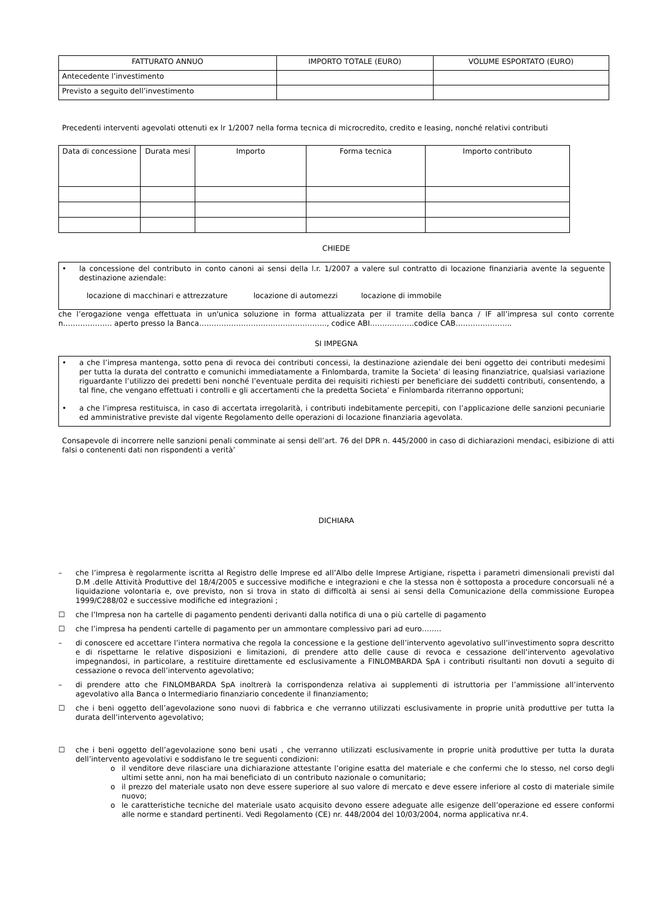| FATTURATO ANNUO | IMPORTO TOTALE (EURO) | VOLUME ESPORTATO (EURO) |
| --- | --- | --- |
| Antecedente l’investimento | | |
| Previsto a seguito dell’investimento | | |
Precedenti interventi agevolati ottenuti ex lr 1/2007 nella forma tecnica di microcredito, credito e leasing, nonché relativi contributi
| Data di concessione | Durata mesi | Importo | Forma tecnica | Importo contributo |
| --- | --- | --- | --- | --- |
CHIEDE
•
la concessione del contributo in conto canoni ai sensi della l.r. 1/2007 a valere sul contratto di locazione finanziaria avente la seguente destinazione aziendale:
locazione di macchinari e attrezzature locazione di automezzi locazione di immobile
che l’erogazione venga effettuata in un'unica soluzione in forma attualizzata per il tramite della banca / IF all’impresa sul conto corrente n……………….. aperto presso la Banca……………………………………………., codice ABI………………codice CAB…………………..
SI IMPEGNA
•
a che l’impresa mantenga, sotto pena di revoca dei contributi concessi, la destinazione aziendale dei beni oggetto dei contributi medesimi per tutta la durata del contratto e comunichi immediatamente a Finlombarda, tramite la Societa’ di leasing finanziatrice, qualsiasi variazione riguardante l’utilizzo dei predetti beni nonché l’eventuale perdita dei requisiti richiesti per beneficiare dei suddetti contributi, consentendo, a tal fine, che vengano effettuati i controlli e gli accertamenti che la predetta Societa’ e Finlombarda riterranno opportuni;
•
a che l’impresa restituisca, in caso di accertata irregolarità, i contributi indebitamente percepiti, con l’applicazione delle sanzioni pecuniarie ed amministrative previste dal vigente Regolamento delle operazioni di locazione finanziaria agevolata.
Consapevole di incorrere nelle sanzioni penali comminate ai sensi dell’art. 76 del DPR n. 445/2000 in caso di dichiarazioni mendaci, esibizione di atti falsi o contenenti dati non rispondenti a verità’
DICHIARA
–
che l’impresa è regolarmente iscritta al Registro delle Imprese ed all’Albo delle Imprese Artigiane, rispetta i parametri dimensionali previsti dal D.M .delle Attività Produttive del 18/4/2005 e successive modifiche e integrazioni e che la stessa non è sottoposta a procedure concorsuali né a liquidazione volontaria e, ove previsto, non si trova in stato di difficoltà ai sensi ai sensi della Comunicazione della commissione Europea 1999/C288/02 e successive modifiche ed integrazioni ;
☐
che l’Impresa non ha cartelle di pagamento pendenti derivanti dalla notifica di una o più cartelle di pagamento
☐
che l’impresa ha pendenti cartelle di pagamento per un ammontare complessivo pari ad euro……..
–
di conoscere ed accettare l’intera normativa che regola la concessione e la gestione dell’intervento agevolativo sull’investimento sopra descritto e di rispettarne le relative disposizioni e limitazioni, di prendere atto delle cause di revoca e cessazione dell’intervento agevolativo impegnandosi, in particolare, a restituire direttamente ed esclusivamente a FINLOMBARDA SpA i contributi risultanti non dovuti a seguito di cessazione o revoca dell’intervento agevolativo;
–
di prendere atto che FINLOMBARDA SpA inoltrerà la corrispondenza relativa ai supplementi di istruttoria per l’ammissione all’intervento agevolativo alla Banca o Intermediario finanziario concedente il finanziamento;
☐
che i beni oggetto dell’agevolazione sono nuovi di fabbrica e che verranno utilizzati esclusivamente in proprie unità produttive per tutta la durata dell’intervento agevolativo;
☐
che i beni oggetto dell’agevolazione sono beni usati , che verranno utilizzati esclusivamente in proprie unità produttive per tutta la durata dell’intervento agevolativi e soddisfano le tre seguenti condizioni:
o
il venditore deve rilasciare una dichiarazione attestante l’origine esatta del materiale e che confermi che lo stesso, nel corso degli ultimi sette anni, non ha mai beneficiato di un contributo nazionale o comunitario;
o
il prezzo del materiale usato non deve essere superiore al suo valore di mercato e deve essere inferiore al costo di materiale simile nuovo;
o
le caratteristiche tecniche del materiale usato acquisito devono essere adeguate alle esigenze dell’operazione ed essere conformi alle norme e standard pertinenti. Vedi Regolamento (CE) nr. 448/2004 del 10/03/2004, norma applicativa nr.4.